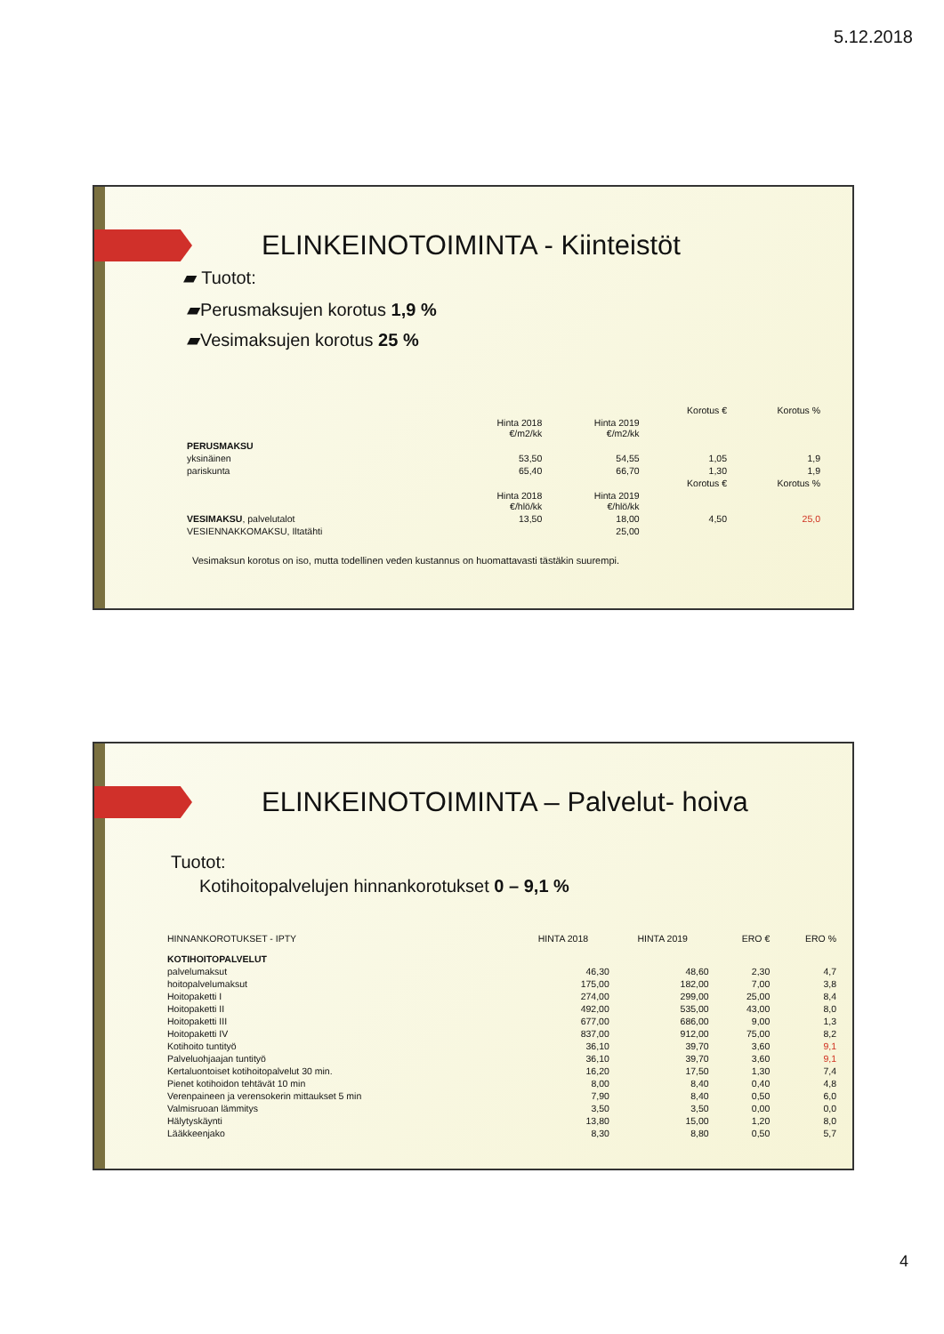5.12.2018
ELINKEINOTOIMINTA - Kiinteistöt
▰ Tuotot:
▰Perusmaksujen korotus 1,9 %
▰Vesimaksujen korotus 25 %
| | | | Korotus € | Korotus % |
| | Hinta 2018 €/m2/kk | Hinta 2019 €/m2/kk | | |
| PERUSMAKSU | | | | |
| yksinäinen | 53,50 | 54,55 | 1,05 | 1,9 |
| pariskunta | 65,40 | 66,70 | 1,30 | 1,9 |
| | | | Korotus € | Korotus % |
| | Hinta 2018 €/hlö/kk | Hinta 2019 €/hlö/kk | | |
| VESIMAKSU , palvelutalot | 13,50 | 18,00 | 4,50 | 25,0 |
| VESIENNAKKOMAKSU, Iltatähti | | 25,00 | | |
Vesimaksun korotus on iso, mutta todellinen veden kustannus on huomattavasti tästäkin suurempi.
ELINKEINOTOIMINTA – Palvelut- hoiva
Tuotot:
Kotihoitopalvelujen hinnankorotukset 0 – 9,1 %
| HINNANKOROTUKSET - IPTY | HINTA 2018 | HINTA 2019 | ERO € | ERO % |
| --- | --- | --- | --- | --- |
| KOTIHOITOPALVELUT | | | | |
| palvelumaksut | 46,30 | 48,60 | 2,30 | 4,7 |
| hoitopalvelumaksut | 175,00 | 182,00 | 7,00 | 3,8 |
| Hoitopaketti I | 274,00 | 299,00 | 25,00 | 8,4 |
| Hoitopaketti II | 492,00 | 535,00 | 43,00 | 8,0 |
| Hoitopaketti III | 677,00 | 686,00 | 9,00 | 1,3 |
| Hoitopaketti IV | 837,00 | 912,00 | 75,00 | 8,2 |
| Kotihoito tuntityö | 36,10 | 39,70 | 3,60 | 9,1 |
| Palveluohjaajan tuntityö | 36,10 | 39,70 | 3,60 | 9,1 |
| Kertaluontoiset kotihoitopalvelut 30 min. | 16,20 | 17,50 | 1,30 | 7,4 |
| Pienet kotihoidon tehtävät 10 min | 8,00 | 8,40 | 0,40 | 4,8 |
| Verenpaineen ja verensokerin mittaukset 5 min | 7,90 | 8,40 | 0,50 | 6,0 |
| Valmisruoan lämmitys | 3,50 | 3,50 | 0,00 | 0,0 |
| Hälytyskäynti | 13,80 | 15,00 | 1,20 | 8,0 |
| Lääkkeenjako | 8,30 | 8,80 | 0,50 | 5,7 |
4